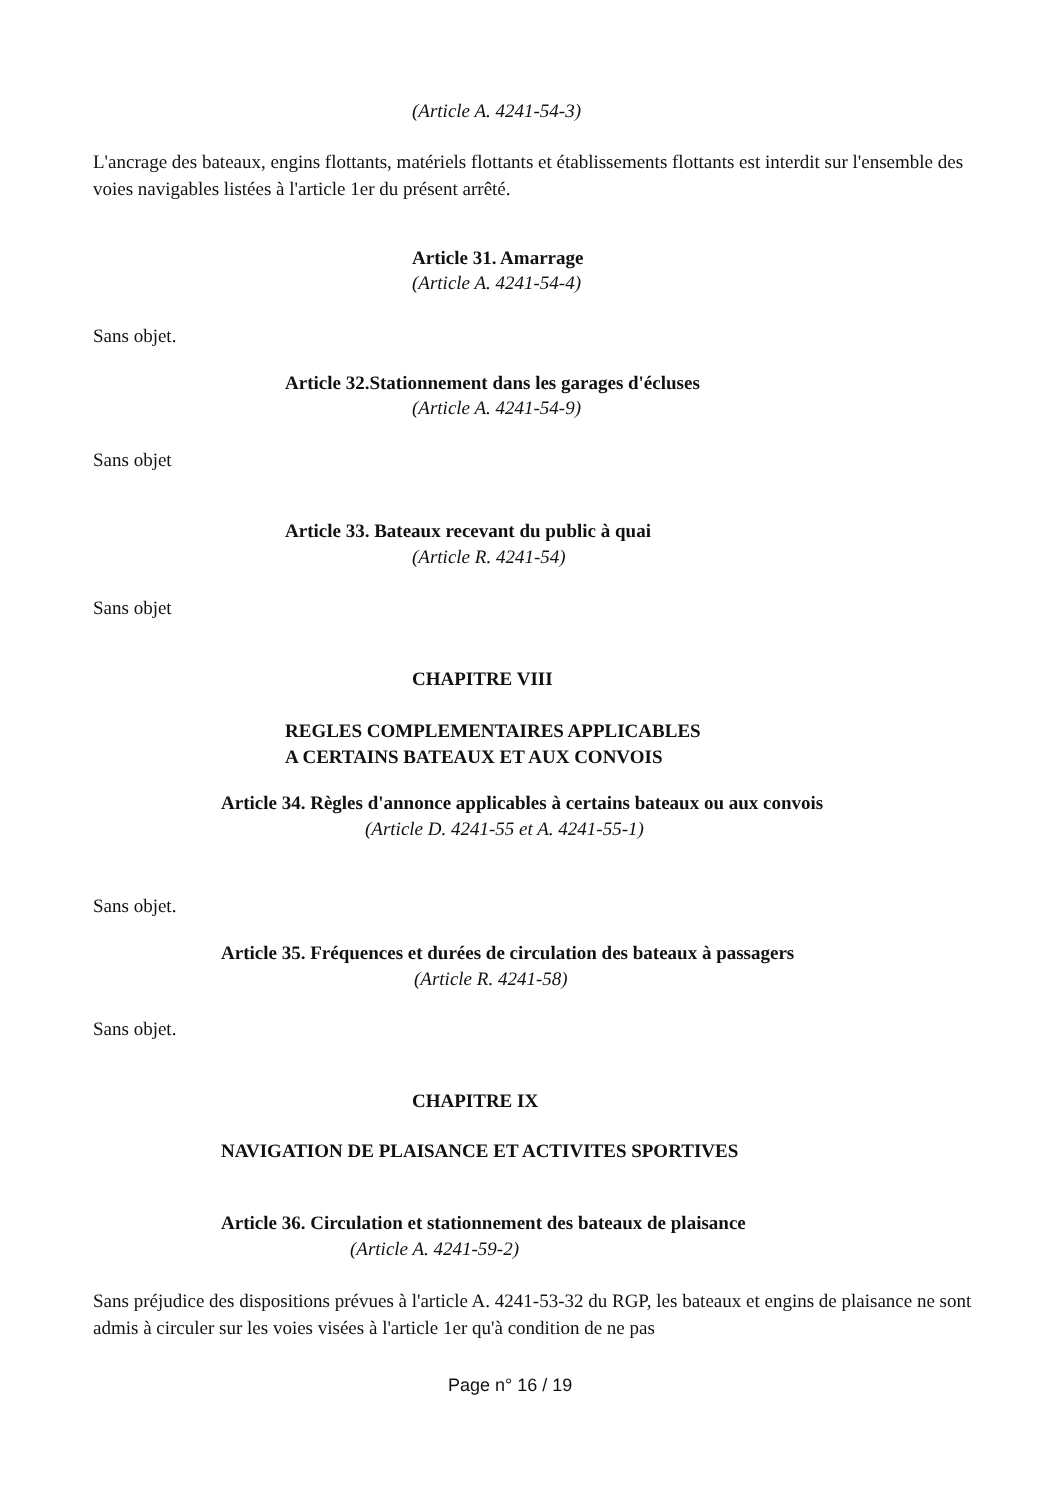(Article A. 4241-54-3)
L'ancrage des bateaux, engins flottants, matériels flottants et établissements flottants est interdit sur l'ensemble des voies navigables listées à l'article 1er du présent arrêté.
Article 31. Amarrage
(Article A. 4241-54-4)
Sans objet.
Article 32.Stationnement dans les garages d'écluses
(Article A. 4241-54-9)
Sans objet
Article 33. Bateaux recevant du public à quai
(Article R. 4241-54)
Sans objet
CHAPITRE VIII
REGLES COMPLEMENTAIRES APPLICABLES
A CERTAINS BATEAUX ET AUX CONVOIS
Article 34. Règles d'annonce applicables à certains bateaux ou aux convois
(Article D. 4241-55 et A. 4241-55-1)
Sans objet.
Article 35. Fréquences et durées de circulation des bateaux à passagers
(Article R. 4241-58)
Sans objet.
CHAPITRE IX
NAVIGATION DE PLAISANCE ET ACTIVITES SPORTIVES
Article 36. Circulation et stationnement des bateaux de plaisance
(Article A. 4241-59-2)
Sans préjudice des dispositions prévues à l'article A. 4241-53-32 du RGP, les bateaux et engins de plaisance ne sont admis à circuler sur les voies visées à l'article 1er qu'à condition de ne pas
Page n° 16 / 19